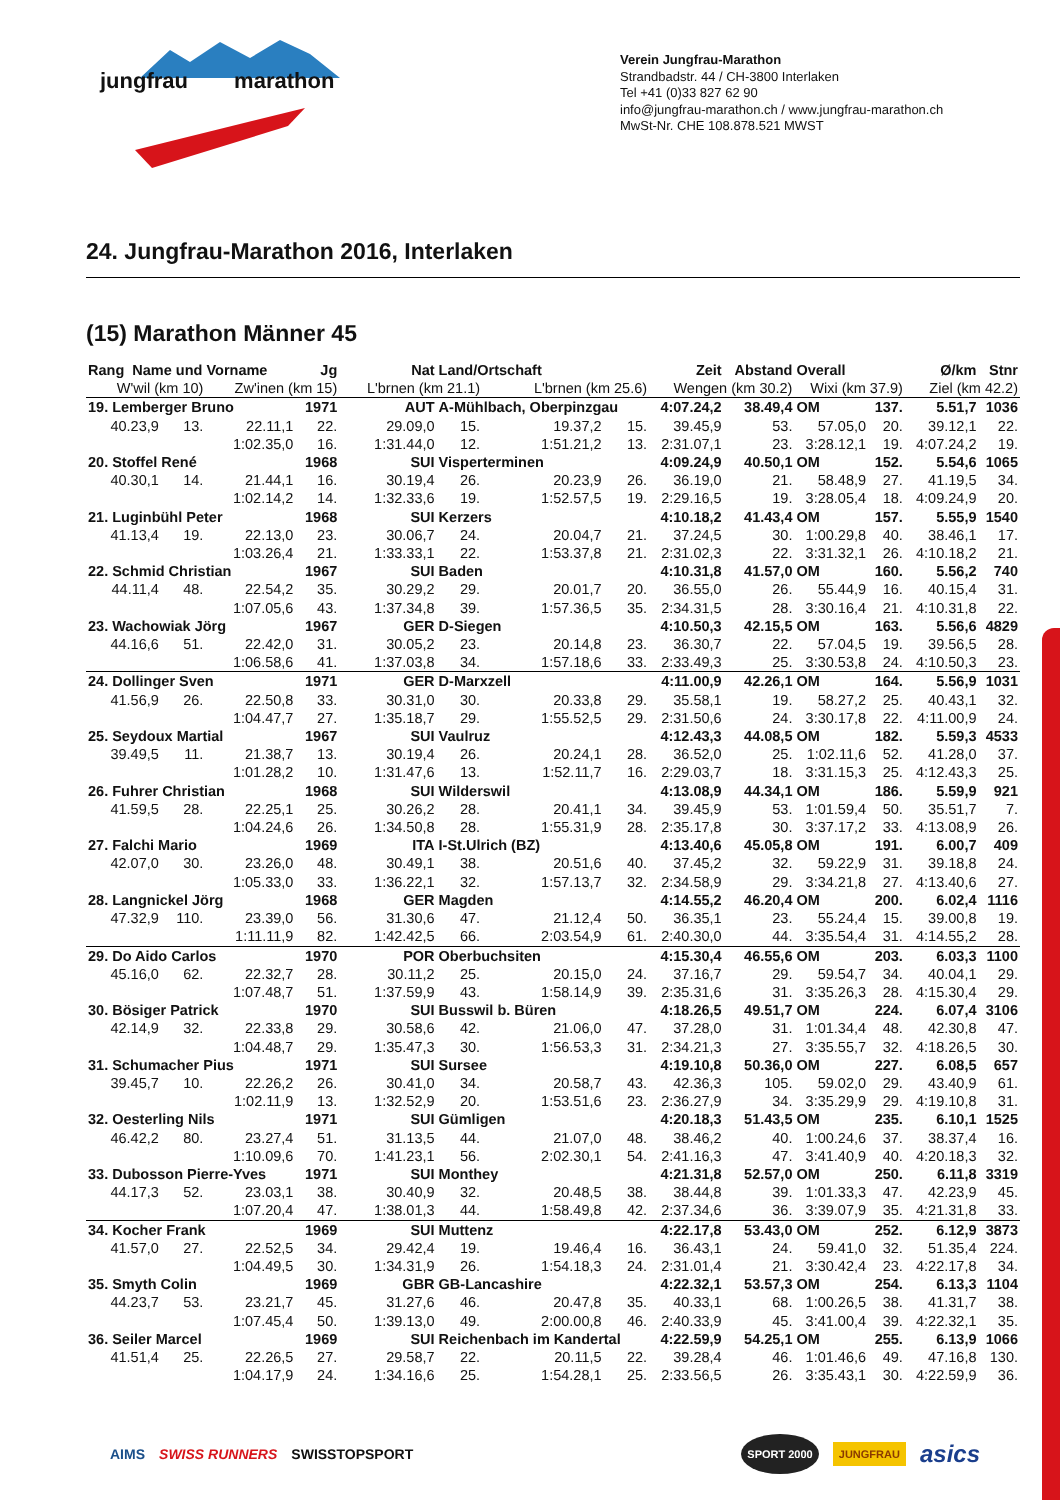jungfrau marathon
Verein Jungfrau-Marathon
Strandbadstr. 44 / CH-3800 Interlaken
Tel +41 (0)33 827 62 90
info@jungfrau-marathon.ch / www.jungfrau-marathon.ch
MwSt-Nr. CHE 108.878.521 MWST
24. Jungfrau-Marathon 2016, Interlaken
(15) Marathon Männer 45
| Rang Name und Vorname | | | Jg | Nat | Land/Ortschaft | | | Zeit | Abstand | Overall | | Ø/km | Stnr |
| --- | --- | --- | --- | --- | --- | --- | --- | --- | --- | --- | --- | --- | --- |
| W'wil (km 10) | | Zw'inen (km 15) | | L'brnen (km 21.1) | | L'brnen (km 25.6) | | Wengen (km 30.2) | | Wixi (km 37.9) | | Ziel (km 42.2) | |
| 19. Lemberger Bruno | | | 1971 | AUT | A-Mühlbach, Oberpinzgau | | | 4:07.24,2 | 38.49,4 | OM | 137. | 5.51,7 | 1036 |
| 40.23,9 | 13. | 22.11,1 | 22. | 29.09,0 | 15. | 19.37,2 | 15. | 39.45,9 | 53. | 57.05,0 | 20. | 39.12,1 | 22. |
| | | 1:02.35,0 | 16. | 1:31.44,0 | 12. | 1:51.21,2 | 13. | 2:31.07,1 | 23. | 3:28.12,1 | 19. | 4:07.24,2 | 19. |
| 20. Stoffel René | | | 1968 | SUI | Visperterminen | | | 4:09.24,9 | 40.50,1 | OM | 152. | 5.54,6 | 1065 |
| 40.30,1 | 14. | 21.44,1 | 16. | 30.19,4 | 26. | 20.23,9 | 26. | 36.19,0 | 21. | 58.48,9 | 27. | 41.19,5 | 34. |
| | | 1:02.14,2 | 14. | 1:32.33,6 | 19. | 1:52.57,5 | 19. | 2:29.16,5 | 19. | 3:28.05,4 | 18. | 4:09.24,9 | 20. |
| 21. Luginbühl Peter | | | 1968 | SUI | Kerzers | | | 4:10.18,2 | 41.43,4 | OM | 157. | 5.55,9 | 1540 |
| 41.13,4 | 19. | 22.13,0 | 23. | 30.06,7 | 24. | 20.04,7 | 21. | 37.24,5 | 30. | 1:00.29,8 | 40. | 38.46,1 | 17. |
| | | 1:03.26,4 | 21. | 1:33.33,1 | 22. | 1:53.37,8 | 21. | 2:31.02,3 | 22. | 3:31.32,1 | 26. | 4:10.18,2 | 21. |
| 22. Schmid Christian | | | 1967 | SUI | Baden | | | 4:10.31,8 | 41.57,0 | OM | 160. | 5.56,2 | 740 |
| 44.11,4 | 48. | 22.54,2 | 35. | 30.29,2 | 29. | 20.01,7 | 20. | 36.55,0 | 26. | 55.44,9 | 16. | 40.15,4 | 31. |
| | | 1:07.05,6 | 43. | 1:37.34,8 | 39. | 1:57.36,5 | 35. | 2:34.31,5 | 28. | 3:30.16,4 | 21. | 4:10.31,8 | 22. |
| 23. Wachowiak Jörg | | | 1967 | GER | D-Siegen | | | 4:10.50,3 | 42.15,5 | OM | 163. | 5.56,6 | 4829 |
| 44.16,6 | 51. | 22.42,0 | 31. | 30.05,2 | 23. | 20.14,8 | 23. | 36.30,7 | 22. | 57.04,5 | 19. | 39.56,5 | 28. |
| | | 1:06.58,6 | 41. | 1:37.03,8 | 34. | 1:57.18,6 | 33. | 2:33.49,3 | 25. | 3:30.53,8 | 24. | 4:10.50,3 | 23. |
| 24. Dollinger Sven | | | 1971 | GER | D-Marxzell | | | 4:11.00,9 | 42.26,1 | OM | 164. | 5.56,9 | 1031 |
| 41.56,9 | 26. | 22.50,8 | 33. | 30.31,0 | 30. | 20.33,8 | 29. | 35.58,1 | 19. | 58.27,2 | 25. | 40.43,1 | 32. |
| | | 1:04.47,7 | 27. | 1:35.18,7 | 29. | 1:55.52,5 | 29. | 2:31.50,6 | 24. | 3:30.17,8 | 22. | 4:11.00,9 | 24. |
| 25. Seydoux Martial | | | 1967 | SUI | Vaulruz | | | 4:12.43,3 | 44.08,5 | OM | 182. | 5.59,3 | 4533 |
| 39.49,5 | 11. | 21.38,7 | 13. | 30.19,4 | 26. | 20.24,1 | 28. | 36.52,0 | 25. | 1:02.11,6 | 52. | 41.28,0 | 37. |
| | | 1:01.28,2 | 10. | 1:31.47,6 | 13. | 1:52.11,7 | 16. | 2:29.03,7 | 18. | 3:31.15,3 | 25. | 4:12.43,3 | 25. |
| 26. Fuhrer Christian | | | 1968 | SUI | Wilderswil | | | 4:13.08,9 | 44.34,1 | OM | 186. | 5.59,9 | 921 |
| 41.59,5 | 28. | 22.25,1 | 25. | 30.26,2 | 28. | 20.41,1 | 34. | 39.45,9 | 53. | 1:01.59,4 | 50. | 35.51,7 | 7. |
| | | 1:04.24,6 | 26. | 1:34.50,8 | 28. | 1:55.31,9 | 28. | 2:35.17,8 | 30. | 3:37.17,2 | 33. | 4:13.08,9 | 26. |
| 27. Falchi Mario | | | 1969 | ITA | I-St.Ulrich (BZ) | | | 4:13.40,6 | 45.05,8 | OM | 191. | 6.00,7 | 409 |
| 42.07,0 | 30. | 23.26,0 | 48. | 30.49,1 | 38. | 20.51,6 | 40. | 37.45,2 | 32. | 59.22,9 | 31. | 39.18,8 | 24. |
| | | 1:05.33,0 | 33. | 1:36.22,1 | 32. | 1:57.13,7 | 32. | 2:34.58,9 | 29. | 3:34.21,8 | 27. | 4:13.40,6 | 27. |
| 28. Langnickel Jörg | | | 1968 | GER | Magden | | | 4:14.55,2 | 46.20,4 | OM | 200. | 6.02,4 | 1116 |
| 47.32,9 | 110. | 23.39,0 | 56. | 31.30,6 | 47. | 21.12,4 | 50. | 36.35,1 | 23. | 55.24,4 | 15. | 39.00,8 | 19. |
| | | 1:11.11,9 | 82. | 1:42.42,5 | 66. | 2:03.54,9 | 61. | 2:40.30,0 | 44. | 3:35.54,4 | 31. | 4:14.55,2 | 28. |
| 29. Do Aido Carlos | | | 1970 | POR | Oberbuchsiten | | | 4:15.30,4 | 46.55,6 | OM | 203. | 6.03,3 | 1100 |
| 45.16,0 | 62. | 22.32,7 | 28. | 30.11,2 | 25. | 20.15,0 | 24. | 37.16,7 | 29. | 59.54,7 | 34. | 40.04,1 | 29. |
| | | 1:07.48,7 | 51. | 1:37.59,9 | 43. | 1:58.14,9 | 39. | 2:35.31,6 | 31. | 3:35.26,3 | 28. | 4:15.30,4 | 29. |
| 30. Bösiger Patrick | | | 1970 | SUI | Busswil b. Büren | | | 4:18.26,5 | 49.51,7 | OM | 224. | 6.07,4 | 3106 |
| 42.14,9 | 32. | 22.33,8 | 29. | 30.58,6 | 42. | 21.06,0 | 47. | 37.28,0 | 31. | 1:01.34,4 | 48. | 42.30,8 | 47. |
| | | 1:04.48,7 | 29. | 1:35.47,3 | 30. | 1:56.53,3 | 31. | 2:34.21,3 | 27. | 3:35.55,7 | 32. | 4:18.26,5 | 30. |
| 31. Schumacher Pius | | | 1971 | SUI | Sursee | | | 4:19.10,8 | 50.36,0 | OM | 227. | 6.08,5 | 657 |
| 39.45,7 | 10. | 22.26,2 | 26. | 30.41,0 | 34. | 20.58,7 | 43. | 42.36,3 | 105. | 59.02,0 | 29. | 43.40,9 | 61. |
| | | 1:02.11,9 | 13. | 1:32.52,9 | 20. | 1:53.51,6 | 23. | 2:36.27,9 | 34. | 3:35.29,9 | 29. | 4:19.10,8 | 31. |
| 32. Oesterling Nils | | | 1971 | SUI | Gümligen | | | 4:20.18,3 | 51.43,5 | OM | 235. | 6.10,1 | 1525 |
| 46.42,2 | 80. | 23.27,4 | 51. | 31.13,5 | 44. | 21.07,0 | 48. | 38.46,2 | 40. | 1:00.24,6 | 37. | 38.37,4 | 16. |
| | | 1:10.09,6 | 70. | 1:41.23,1 | 56. | 2:02.30,1 | 54. | 2:41.16,3 | 47. | 3:41.40,9 | 40. | 4:20.18,3 | 32. |
| 33. Dubosson Pierre-Yves | | | 1971 | SUI | Monthey | | | 4:21.31,8 | 52.57,0 | OM | 250. | 6.11,8 | 3319 |
| 44.17,3 | 52. | 23.03,1 | 38. | 30.40,9 | 32. | 20.48,5 | 38. | 38.44,8 | 39. | 1:01.33,3 | 47. | 42.23,9 | 45. |
| | | 1:07.20,4 | 47. | 1:38.01,3 | 44. | 1:58.49,8 | 42. | 2:37.34,6 | 36. | 3:39.07,9 | 35. | 4:21.31,8 | 33. |
| 34. Kocher Frank | | | 1969 | SUI | Muttenz | | | 4:22.17,8 | 53.43,0 | OM | 252. | 6.12,9 | 3873 |
| 41.57,0 | 27. | 22.52,5 | 34. | 29.42,4 | 19. | 19.46,4 | 16. | 36.43,1 | 24. | 59.41,0 | 32. | 51.35,4 | 224. |
| | | 1:04.49,5 | 30. | 1:34.31,9 | 26. | 1:54.18,3 | 24. | 2:31.01,4 | 21. | 3:30.42,4 | 23. | 4:22.17,8 | 34. |
| 35. Smyth Colin | | | 1969 | GBR | GB-Lancashire | | | 4:22.32,1 | 53.57,3 | OM | 254. | 6.13,3 | 1104 |
| 44.23,7 | 53. | 23.21,7 | 45. | 31.27,6 | 46. | 20.47,8 | 35. | 40.33,1 | 68. | 1:00.26,5 | 38. | 41.31,7 | 38. |
| | | 1:07.45,4 | 50. | 1:39.13,0 | 49. | 2:00.00,8 | 46. | 2:40.33,9 | 45. | 3:41.00,4 | 39. | 4:22.32,1 | 35. |
| 36. Seiler Marcel | | | 1969 | SUI | Reichenbach im Kandertal | | | 4:22.59,9 | 54.25,1 | OM | 255. | 6.13,9 | 1066 |
| 41.51,4 | 25. | 22.26,5 | 27. | 29.58,7 | 22. | 20.11,5 | 22. | 39.28,4 | 46. | 1:01.46,6 | 49. | 47.16,8 | 130. |
| | | 1:04.17,9 | 24. | 1:34.16,6 | 25. | 1:54.28,1 | 25. | 2:33.56,5 | 26. | 3:35.43,1 | 30. | 4:22.59,9 | 36. |
AIMS SWISS RUNNERS SWISSTOPSPORT SPORT 2000 JUNGFRAU asics